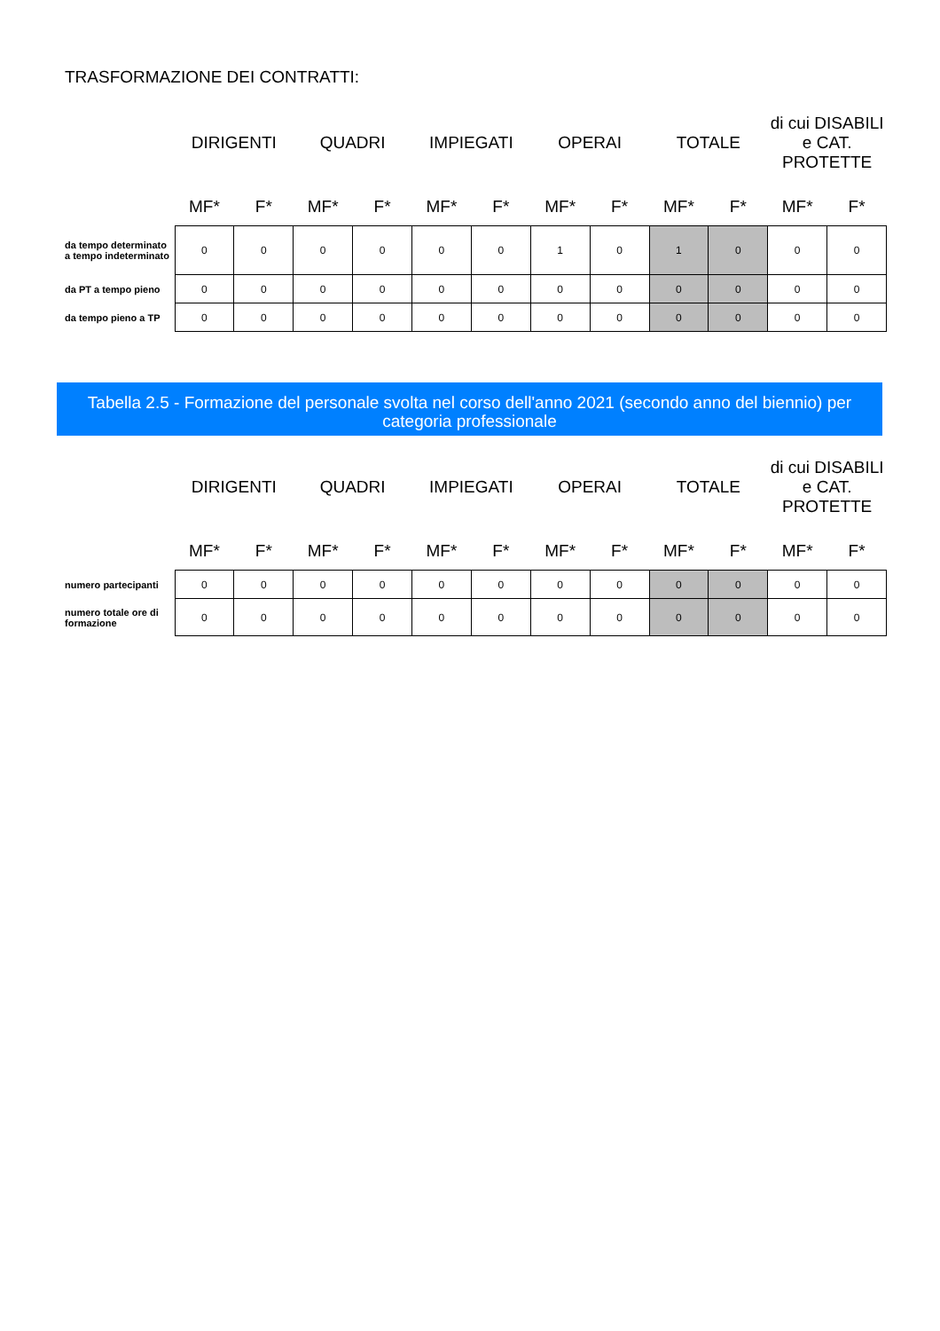TRASFORMAZIONE DEI CONTRATTI:
| | DIRIGENTI | | QUADRI | | IMPIEGATI | | OPERAI | | TOTALE | | di cui DISABILI e CAT. PROTETTE | |
| --- | --- | --- | --- | --- | --- | --- | --- | --- | --- | --- | --- | --- |
| | MF* | F* | MF* | F* | MF* | F* | MF* | F* | MF* | F* | MF* | F* |
| da tempo determinato a tempo indeterminato | 0 | 0 | 0 | 0 | 0 | 0 | 1 | 0 | 1 | 0 | 0 | 0 |
| da PT a tempo pieno | 0 | 0 | 0 | 0 | 0 | 0 | 0 | 0 | 0 | 0 | 0 | 0 |
| da tempo pieno a TP | 0 | 0 | 0 | 0 | 0 | 0 | 0 | 0 | 0 | 0 | 0 | 0 |
Tabella 2.5 - Formazione del personale svolta nel corso dell'anno 2021 (secondo anno del biennio) per categoria professionale
| | DIRIGENTI | | QUADRI | | IMPIEGATI | | OPERAI | | TOTALE | | di cui DISABILI e CAT. PROTETTE | |
| --- | --- | --- | --- | --- | --- | --- | --- | --- | --- | --- | --- | --- |
| | MF* | F* | MF* | F* | MF* | F* | MF* | F* | MF* | F* | MF* | F* |
| numero partecipanti | 0 | 0 | 0 | 0 | 0 | 0 | 0 | 0 | 0 | 0 | 0 | 0 |
| numero totale ore di formazione | 0 | 0 | 0 | 0 | 0 | 0 | 0 | 0 | 0 | 0 | 0 | 0 |